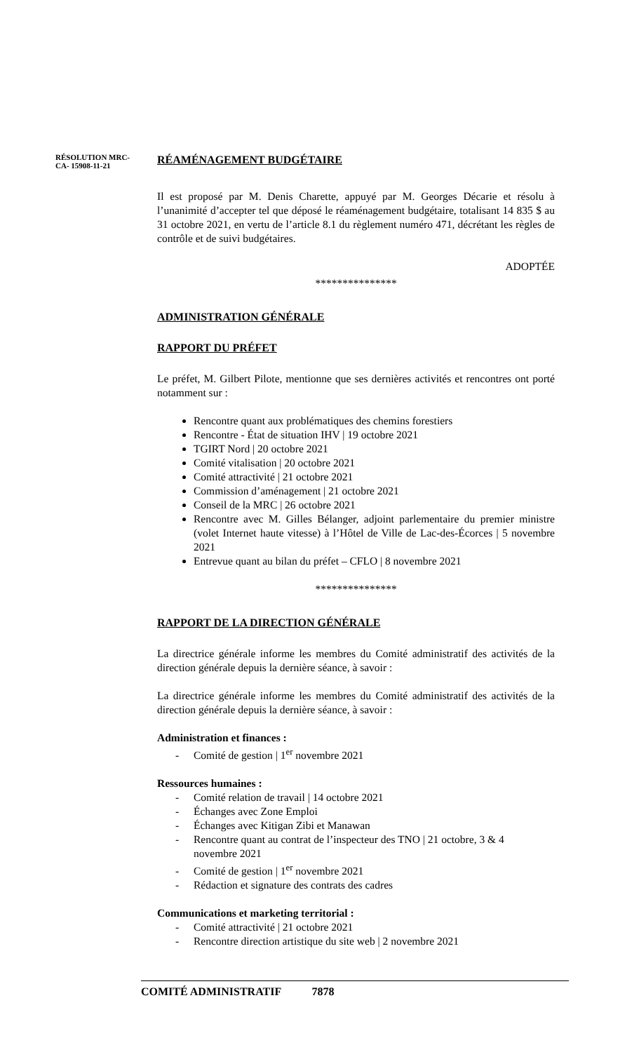RÉSOLUTION MRC-
CA- 15908-11-21
RÉAMÉNAGEMENT BUDGÉTAIRE
Il est proposé par M. Denis Charette, appuyé par M. Georges Décarie et résolu à l’unanimité d’accepter tel que déposé le réaménagement budgétaire, totalisant 14 835 $ au 31 octobre 2021, en vertu de l’article 8.1 du règlement numéro 471, décrétant les règles de contrôle et de suivi budgétaires.
ADOPTÉE
***************
ADMINISTRATION GÉNÉRALE
RAPPORT DU PRÉFET
Le préfet, M. Gilbert Pilote, mentionne que ses dernières activités et rencontres ont porté notamment sur :
Rencontre quant aux problématiques des chemins forestiers
Rencontre - État de situation IHV | 19 octobre 2021
TGIRT Nord | 20 octobre 2021
Comité vitalisation | 20 octobre 2021
Comité attractivité | 21 octobre 2021
Commission d’aménagement | 21 octobre 2021
Conseil de la MRC | 26 octobre 2021
Rencontre avec M. Gilles Bélanger, adjoint parlementaire du premier ministre (volet Internet haute vitesse) à l’Hôtel de Ville de Lac-des-Écorces | 5 novembre 2021
Entrevue quant au bilan du préfet – CFLO | 8 novembre 2021
***************
RAPPORT DE LA DIRECTION GÉNÉRALE
La directrice générale informe les membres du Comité administratif des activités de la direction générale depuis la dernière séance, à savoir :
La directrice générale informe les membres du Comité administratif des activités de la direction générale depuis la dernière séance, à savoir :
Administration et finances :
- Comité de gestion | 1<sup>er</sup> novembre 2021
Ressources humaines :
- Comité relation de travail | 14 octobre 2021
- Échanges avec Zone Emploi
- Échanges avec Kitigan Zibi et Manawan
- Rencontre quant au contrat de l’inspecteur des TNO | 21 octobre, 3 & 4
novembre 2021
- Comité de gestion | 1<sup>er</sup> novembre 2021
- Rédaction et signature des contrats des cadres
Communications et marketing territorial :
- Comité attractivité | 21 octobre 2021
- Rencontre direction artistique du site web | 2 novembre 2021
COMITÉ ADMINISTRATIF 7878